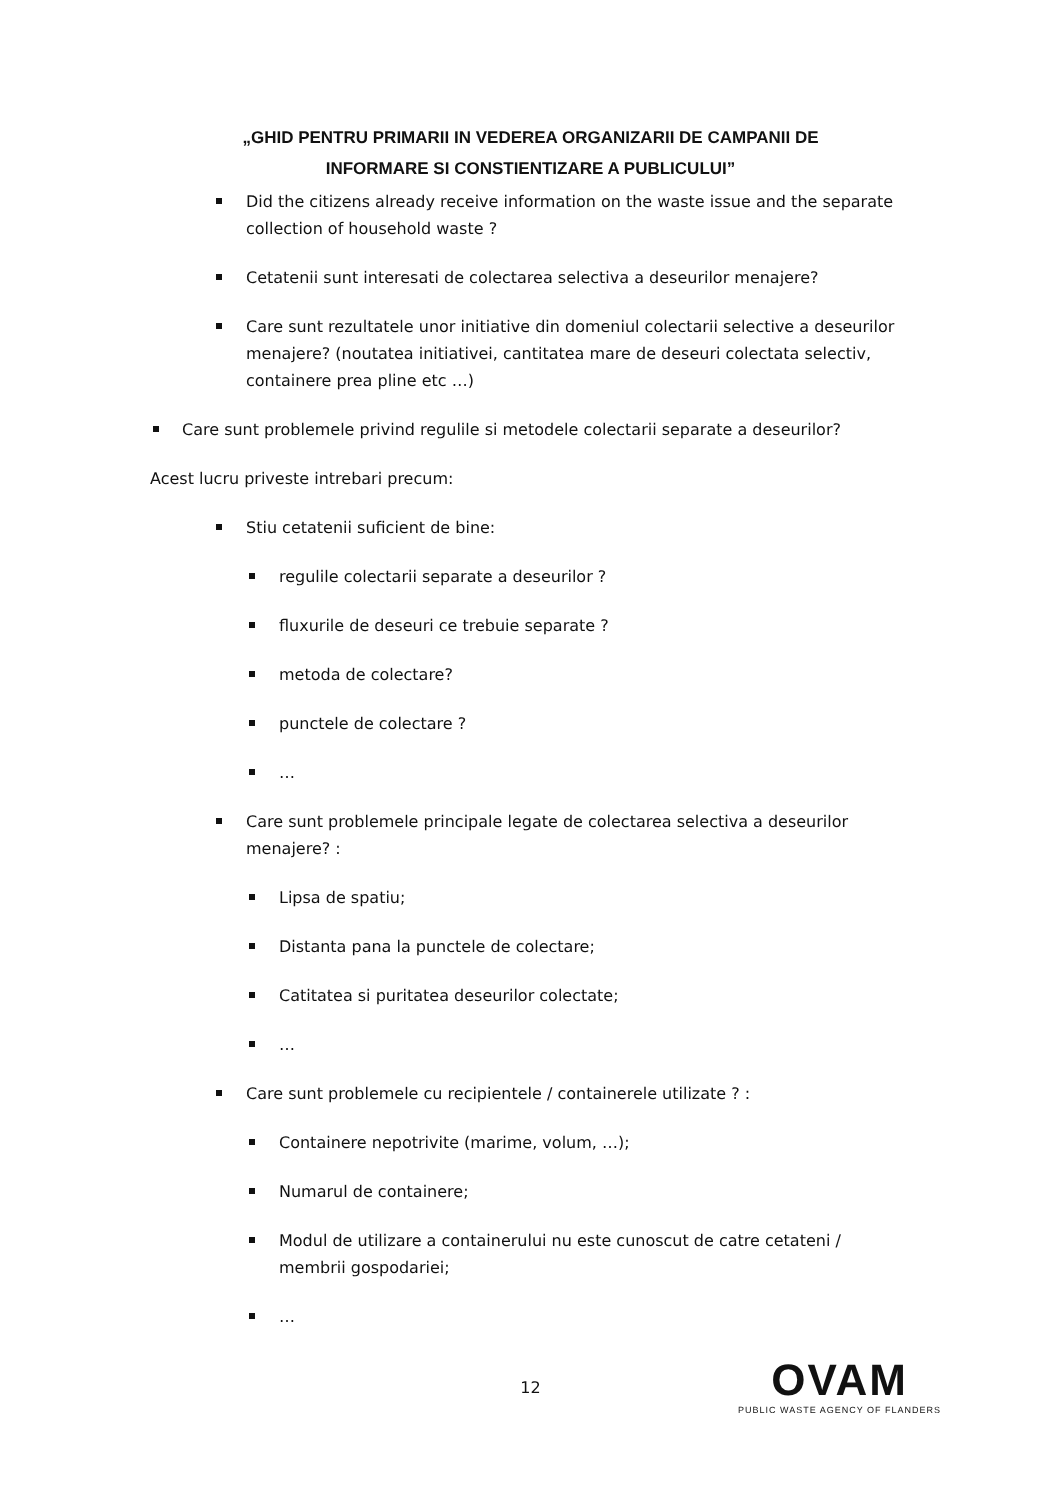„GHID PENTRU PRIMARII IN VEDEREA ORGANIZARII DE CAMPANII DE
INFORMARE SI CONSTIENTIZARE A PUBLICULUI”
Did the citizens already receive information on the waste issue and the separate collection of household waste ?
Cetatenii sunt interesati de colectarea selectiva a deseurilor menajere?
Care sunt rezultatele unor initiative din domeniul colectarii selective a deseurilor menajere? (noutatea initiativei, cantitatea mare de deseuri colectata selectiv, containere prea pline etc …)
Care sunt problemele privind regulile si metodele colectarii separate a deseurilor?
Acest lucru priveste intrebari precum:
Stiu cetatenii suficient de bine:
regulile colectarii separate a deseurilor ?
fluxurile de deseuri ce trebuie separate ?
metoda de colectare?
punctele de colectare ?
…
Care sunt problemele principale legate de colectarea selectiva a deseurilor menajere? :
Lipsa de spatiu;
Distanta pana la punctele de colectare;
Catitatea si puritatea deseurilor colectate;
…
Care sunt problemele cu recipientele / containerele utilizate ? :
Containere nepotrivite (marime, volum, …);
Numarul de containere;
Modul de utilizare a containerului nu este cunoscut de catre cetateni / membrii gospodariei;
…
12
OVAM
PUBLIC WASTE AGENCY OF FLANDERS